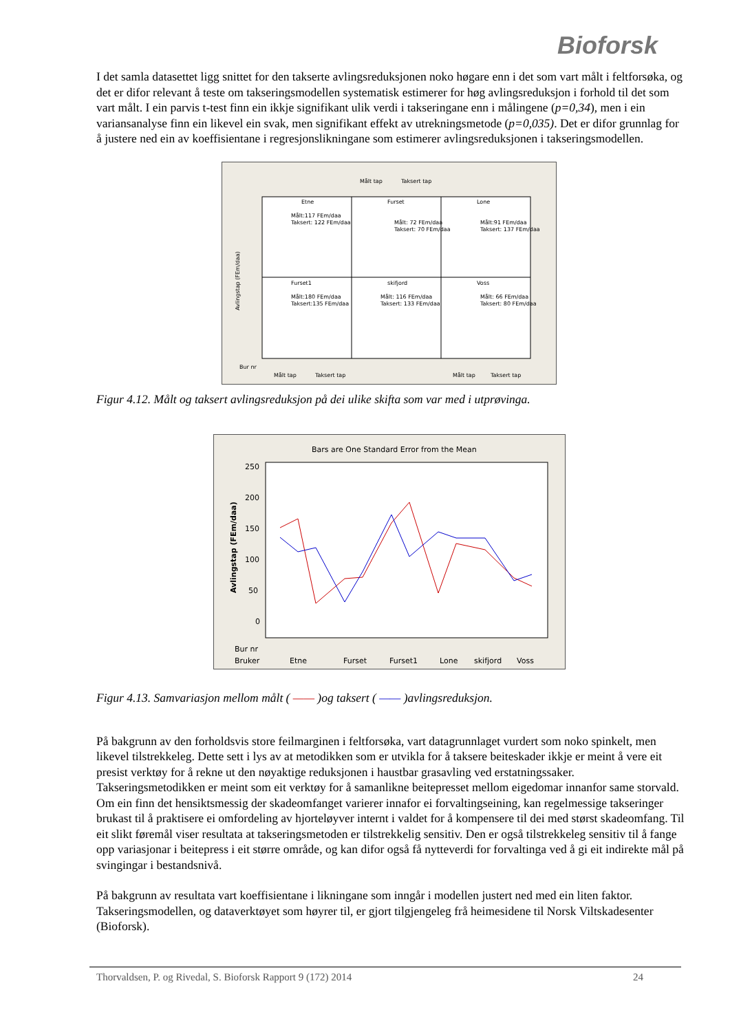Bioforsk
I det samla datasettet ligg snittet for den takserte avlingsreduksjonen noko høgare enn i det som vart målt i feltforsøka, og det er difor relevant å teste om takseringsmodellen systematisk estimerer for høg avlingsreduksjon i forhold til det som vart målt. I ein parvis t-test finn ein ikkje signifikant ulik verdi i takseringane enn i målingene (p=0,34), men i ein variansanalyse finn ein likevel ein svak, men signifikant effekt av utrekningsmetode (p=0,035). Det er difor grunnlag for å justere ned ein av koeffisientane i regresjonslikningane som estimerer avlingsreduksjonen i takseringsmodellen.
Målt tap
Taksert tap
Etne
Furset
Lone
Furset1
skifjord
Voss
Målt:117 FEm/daa
Taksert: 122 FEm/daa
Målt: 72 FEm/daa
Taksert: 70 FEm/daa
Målt:91 FEm/daa
Taksert: 137 FEm/daa
Målt:180 FEm/daa
Taksert:135 FEm/daa
Målt: 116 FEm/daa
Taksert: 133 FEm/daa
Målt: 66 FEm/daa
Taksert: 80 FEm/daa
Avlingstap (FEm/daa)
Bur nr
Målt tap
Taksert tap
Målt tap
Taksert tap
Figur 4.12. Målt og taksert avlingsreduksjon på dei ulike skifta som var med i utprøvinga.
Bars are One Standard Error from the Mean
250
200
150
100
50
0
Avlingstap (FEm/daa)
Bur nr
Bruker
Etne
Furset
Furset1
Lone
skifjord
Voss
Figur 4.13. Samvariasjon mellom målt ( —— )og taksert ( —— )avlingsreduksjon.
På bakgrunn av den forholdsvis store feilmarginen i feltforsøka, vart datagrunnlaget vurdert som noko spinkelt, men likevel tilstrekkeleg. Dette sett i lys av at metodikken som er utvikla for å taksere beiteskader ikkje er meint å vere eit presist verktøy for å rekne ut den nøyaktige reduksjonen i haustbar grasavling ved erstatningssaker. Takseringsmetodikken er meint som eit verktøy for å samanlikne beitepresset mellom eigedomar innanfor same storvald. Om ein finn det hensiktsmessig der skadeomfanget varierer innafor ei forvaltingseining, kan regelmessige takseringer brukast til å praktisere ei omfordeling av hjorteløyver internt i valdet for å kompensere til dei med størst skadeomfang. Til eit slikt føremål viser resultata at takseringsmetoden er tilstrekkelig sensitiv. Den er også tilstrekkeleg sensitiv til å fange opp variasjonar i beitepress i eit større område, og kan difor også få nytteverdi for forvaltinga ved å gi eit indirekte mål på svingingar i bestandsnivå.
På bakgrunn av resultata vart koeffisientane i likningane som inngår i modellen justert ned med ein liten faktor. Takseringsmodellen, og dataverktøyet som høyrer til, er gjort tilgjengeleg frå heimesidene til Norsk Viltskadesenter (Bioforsk).
Thorvaldsen, P. og Rivedal, S. Bioforsk Rapport 9 (172) 2014 24